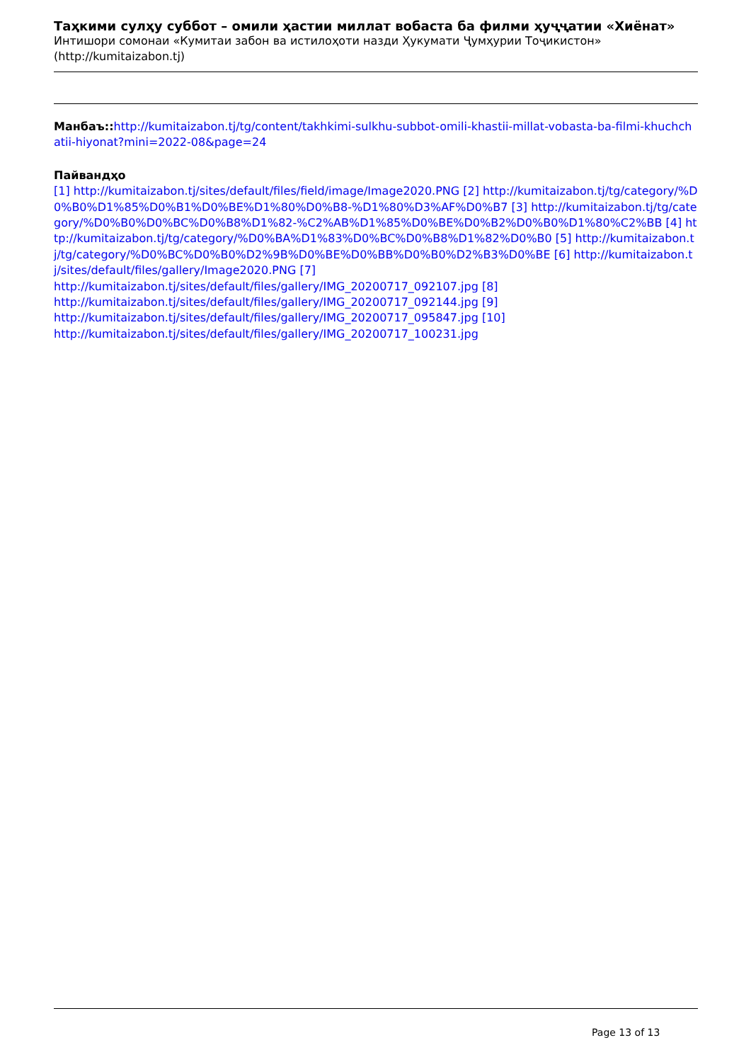Таҳкими сулҳу суббот – омили ҳастии миллат вобаста ба филми ҳуҷҷатии «Хиёнат»
Интишори сомонаи «Кумитаи забон ва истилоҳоти назди Ҳукумати Ҷумҳурии Тоҷикистон» (http://kumitaizabon.tj)
Манбаъ:: http://kumitaizabon.tj/tg/content/takhkimi-sulkhu-subbot-omili-khastii-millat-vobasta-ba-filmi-khuchchatii-hiyonat?mini=2022-08&page=24
Пайвандҳо
[1] http://kumitaizabon.tj/sites/default/files/field/image/Image2020.PNG [2] http://kumitaizabon.tj/tg/category/%D0%B0%D1%85%D0%B1%D0%BE%D1%80%D0%B8-%D1%80%D3%AF%D0%B7 [3] http://kumitaizabon.tj/tg/category/%D0%B0%D0%BC%D0%B8%D1%82-%C2%AB%D1%85%D0%BE%D0%B2%D0%B0%D1%80%C2%BB [4] http://kumitaizabon.tj/tg/category/%D0%BA%D1%83%D0%BC%D0%B8%D1%82%D0%B0 [5] http://kumitaizabon.tj/tg/category/%D0%BC%D0%B0%D2%9B%D0%BE%D0%BB%D0%B0%D2%B3%D0%BE [6] http://kumitaizabon.tj/sites/default/files/gallery/Image2020.PNG [7]
http://kumitaizabon.tj/sites/default/files/gallery/IMG_20200717_092107.jpg [8]
http://kumitaizabon.tj/sites/default/files/gallery/IMG_20200717_092144.jpg [9]
http://kumitaizabon.tj/sites/default/files/gallery/IMG_20200717_095847.jpg [10]
http://kumitaizabon.tj/sites/default/files/gallery/IMG_20200717_100231.jpg
Page 13 of 13